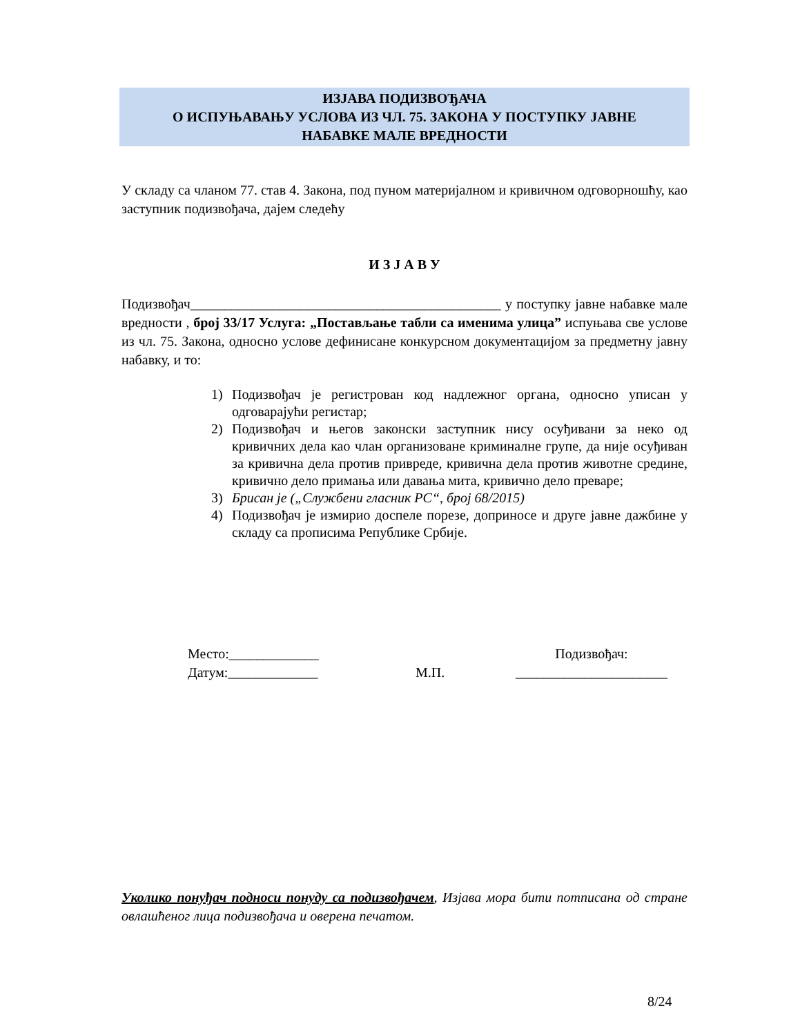ИЗЈАВА ПОДИЗВОЂАЧА
О ИСПУЊАВАЊУ УСЛОВА ИЗ ЧЛ. 75. ЗАКОНА У ПОСТУПКУ ЈАВНЕ
НАБАВКЕ МАЛЕ ВРЕДНОСТИ
У складу са чланом 77. став 4. Закона, под пуном материјалном и кривичном одговорношћу, као заступник подизвођача, дајем следећу
И З Ј А В У
Подизвођач_____________________________________________ у поступку јавне набавке мале вредности , број 33/17 Услуга: „Постављање табли са именима улица” испуњава све услове из чл. 75. Закона, односно услове дефинисане конкурсном документацијом за предметну јавну набавку, и то:
1) Подизвођач је регистрован код надлежног органа, односно уписан у одговарајући регистар;
2) Подизвођач и његов законски заступник нису осуђивани за неко од кривичних дела као члан организоване криминалне групе, да није осуђиван за кривична дела против привреде, кривична дела против животне средине, кривично дело примања или давања мита, кривично дело преваре;
3) Брисан је („Службени гласник РС“, број 68/2015)
4) Подизвођач је измирио доспеле порезе, доприносе и друге јавне дажбине у складу са прописима Републике Србије.
Место:_____________
Датум:_____________
М.П. Подизвођач:
______________________
Уколико понуђач подноси понуду са подизвођачем, Изјава мора бити потписана од стране овлашћеног лица подизвођача и оверена печатом.
8/24